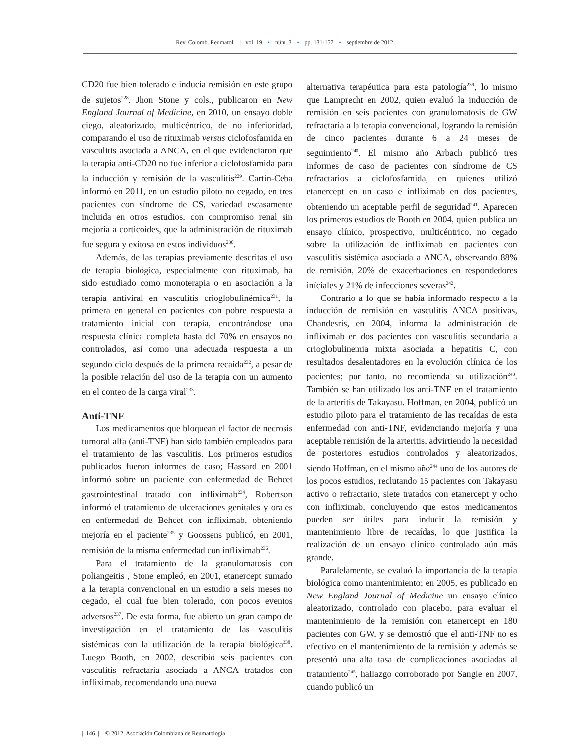Rev. Colomb. Reumatol. | vol. 19 • núm. 3 • pp. 131-157 • septiembre de 2012
CD20 fue bien tolerado e inducía remisión en este grupo de sujetos<sup>228</sup>. Jhon Stone y cols., publicaron en New England Journal of Medicine, en 2010, un ensayo doble ciego, aleatorizado, multicéntrico, de no inferioridad, comparando el uso de rituximab versus ciclofosfamida en vasculitis asociada a ANCA, en el que evidenciaron que la terapia anti-CD20 no fue inferior a ciclofosfamida para la inducción y remisión de la vasculitis<sup>229</sup>. Cartin-Ceba informó en 2011, en un estudio piloto no cegado, en tres pacientes con síndrome de CS, variedad escasamente incluida en otros estudios, con compromiso renal sin mejoría a corticoides, que la administración de rituximab fue segura y exitosa en estos individuos<sup>230</sup>.
Además, de las terapias previamente descritas el uso de terapia biológica, especialmente con rituximab, ha sido estudiado como monoterapia o en asociación a la terapia antiviral en vasculitis crioglobulinémica<sup>231</sup>, la primera en general en pacientes con pobre respuesta a tratamiento inicial con terapia, encontrándose una respuesta clínica completa hasta del 70% en ensayos no controlados, así como una adecuada respuesta a un segundo ciclo después de la primera recaída<sup>232</sup>, a pesar de la posible relación del uso de la terapia con un aumento en el conteo de la carga viral<sup>233</sup>.
Anti-TNF
Los medicamentos que bloquean el factor de necrosis tumoral alfa (anti-TNF) han sido también empleados para el tratamiento de las vasculitis. Los primeros estudios publicados fueron informes de caso; Hassard en 2001 informó sobre un paciente con enfermedad de Behcet gastrointestinal tratado con infliximab<sup>234</sup>, Robertson informó el tratamiento de ulceraciones genitales y orales en enfermedad de Behcet con infliximab, obteniendo mejoría en el paciente<sup>235</sup> y Goossens publicó, en 2001, remisión de la misma enfermedad con infliximab<sup>236</sup>.
Para el tratamiento de la granulomatosis con poliangeitis , Stone empleó, en 2001, etanercept sumado a la terapia convencional en un estudio a seis meses no cegado, el cual fue bien tolerado, con pocos eventos adversos<sup>237</sup>. De esta forma, fue abierto un gran campo de investigación en el tratamiento de las vasculitis sistémicas con la utilización de la terapia biológica<sup>238</sup>. Luego Booth, en 2002, describió seis pacientes con vasculitis refractaria asociada a ANCA tratados con infliximab, recomendando una nueva
alternativa terapéutica para esta patología<sup>239</sup>, lo mismo que Lamprecht en 2002, quien evaluó la inducción de remisión en seis pacientes con granulomatosis de GW refractaria a la terapia convencional, logrando la remisión de cinco pacientes durante 6 a 24 meses de seguimiento<sup>240</sup>. El mismo año Arbach publicó tres informes de caso de pacientes con síndrome de CS refractarios a ciclofosfamida, en quienes utilizó etanercept en un caso e infliximab en dos pacientes, obteniendo un aceptable perfil de seguridad<sup>241</sup>. Aparecen los primeros estudios de Booth en 2004, quien publica un ensayo clínico, prospectivo, multicéntrico, no cegado sobre la utilización de infliximab en pacientes con vasculitis sistémica asociada a ANCA, observando 88% de remisión, 20% de exacerbaciones en respondedores iníciales y 21% de infecciones severas<sup>242</sup>.
Contrario a lo que se había informado respecto a la inducción de remisión en vasculitis ANCA positivas, Chandesris, en 2004, informa la administración de infliximab en dos pacientes con vasculitis secundaria a crioglobulinemia mixta asociada a hepatitis C, con resultados desalentadores en la evolución clínica de los pacientes; por tanto, no recomienda su utilización<sup>243</sup>. También se han utilizado los anti-TNF en el tratamiento de la arteritis de Takayasu. Hoffman, en 2004, publicó un estudio piloto para el tratamiento de las recaídas de esta enfermedad con anti-TNF, evidenciando mejoría y una aceptable remisión de la arteritis, advirtiendo la necesidad de posteriores estudios controlados y aleatorizados, siendo Hoffman, en el mismo año<sup>244</sup> uno de los autores de los pocos estudios, reclutando 15 pacientes con Takayasu activo o refractario, siete tratados con etanercept y ocho con infliximab, concluyendo que estos medicamentos pueden ser útiles para inducir la remisión y mantenimiento libre de recaídas, lo que justifica la realización de un ensayo clínico controlado aún más grande.
Paralelamente, se evaluó la importancia de la terapia biológica como mantenimiento; en 2005, es publicado en New England Journal of Medicine un ensayo clínico aleatorizado, controlado con placebo, para evaluar el mantenimiento de la remisión con etanercept en 180 pacientes con GW, y se demostró que el anti-TNF no es efectivo en el mantenimiento de la remisión y además se presentó una alta tasa de complicaciones asociadas al tratamiento<sup>245</sup>, hallazgo corroborado por Sangle en 2007, cuando publicó un
| 146 | © 2012, Asociación Colombiana de Reumatología